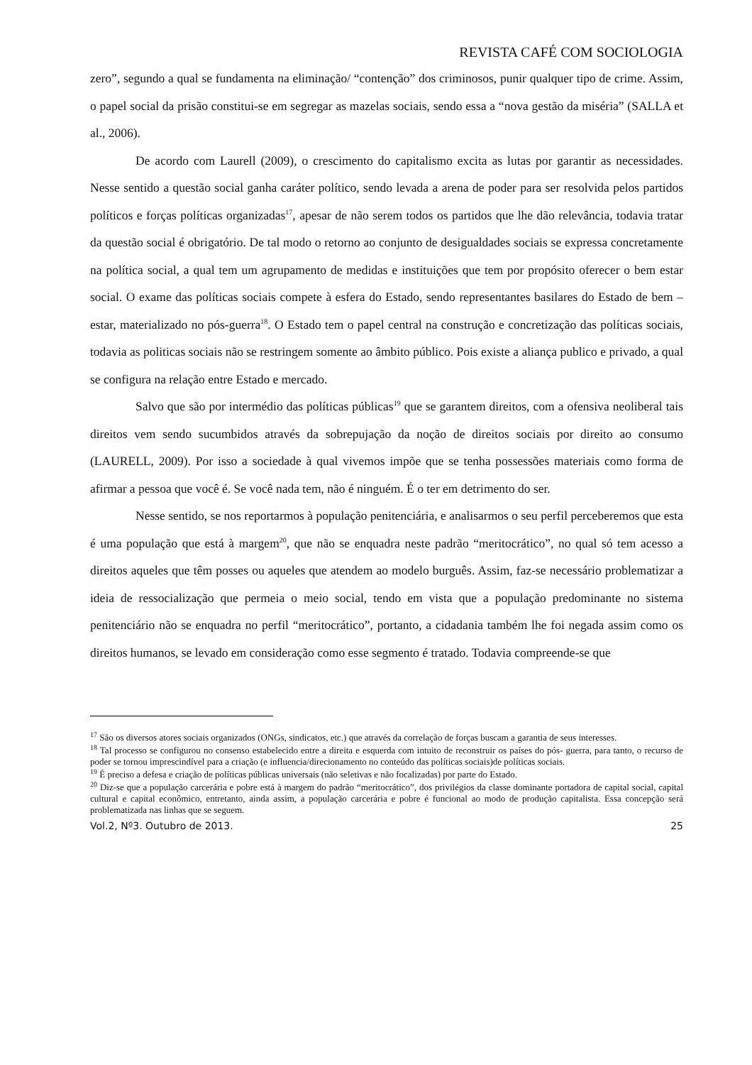REVISTA CAFÉ COM SOCIOLOGIA
zero”, segundo a qual se fundamenta na eliminação/ “contenção” dos criminosos, punir qualquer tipo de crime. Assim, o papel social da prisão constitui-se em segregar as mazelas sociais, sendo essa a “nova gestão da miséria” (SALLA et al., 2006).
De acordo com Laurell (2009), o crescimento do capitalismo excita as lutas por garantir as necessidades. Nesse sentido a questão social ganha caráter político, sendo levada a arena de poder para ser resolvida pelos partidos políticos e forças políticas organizadas<sup>17</sup>, apesar de não serem todos os partidos que lhe dão relevância, todavia tratar da questão social é obrigatório. De tal modo o retorno ao conjunto de desigualdades sociais se expressa concretamente na política social, a qual tem um agrupamento de medidas e instituições que tem por propósito oferecer o bem estar social. O exame das políticas sociais compete à esfera do Estado, sendo representantes basilares do Estado de bem – estar, materializado no pós-guerra<sup>18</sup>. O Estado tem o papel central na construção e concretização das políticas sociais, todavia as politicas sociais não se restringem somente ao âmbito público. Pois existe a aliança publico e privado, a qual se configura na relação entre Estado e mercado.
Salvo que são por intermédio das políticas públicas<sup>19</sup> que se garantem direitos, com a ofensiva neoliberal tais direitos vem sendo sucumbidos através da sobrepujação da noção de direitos sociais por direito ao consumo (LAURELL, 2009). Por isso a sociedade à qual vivemos impõe que se tenha possessões materiais como forma de afirmar a pessoa que você é. Se você nada tem, não é ninguém. É o ter em detrimento do ser.
Nesse sentido, se nos reportarmos à população penitenciária, e analisarmos o seu perfil perceberemos que esta é uma população que está à margem<sup>20</sup>, que não se enquadra neste padrão “meritocrático”, no qual só tem acesso a direitos aqueles que têm posses ou aqueles que atendem ao modelo burguês. Assim, faz-se necessário problematizar a ideia de ressocialização que permeia o meio social, tendo em vista que a população predominante no sistema penitenciário não se enquadra no perfil “meritocrático”, portanto, a cidadania também lhe foi negada assim como os direitos humanos, se levado em consideração como esse segmento é tratado. Todavia compreende-se que
<sup>17</sup> São os diversos atores sociais organizados (ONGs, sindicatos, etc.) que através da correlação de forças buscam a garantia de seus interesses.
<sup>18</sup> Tal processo se configurou no consenso estabelecido entre a direita e esquerda com intuito de reconstruir os países do pós- guerra, para tanto, o recurso de poder se tornou imprescindível para a criação (e influencia/direcionamento no conteúdo das políticas sociais)de políticas sociais.
<sup>19</sup> É preciso a defesa e criação de políticas públicas universais (não seletivas e não focalizadas) por parte do Estado.
<sup>20</sup> Diz-se que a população carcerária e pobre está à margem do padrão “meritocrático”, dos privilégios da classe dominante portadora de capital social, capital cultural e capital econômico, entretanto, ainda assim, a população carcerária e pobre é funcional ao modo de produção capitalista. Essa concepção será problematizada nas linhas que se seguem.
Vol.2, Nº3. Outubro de 2013. 25